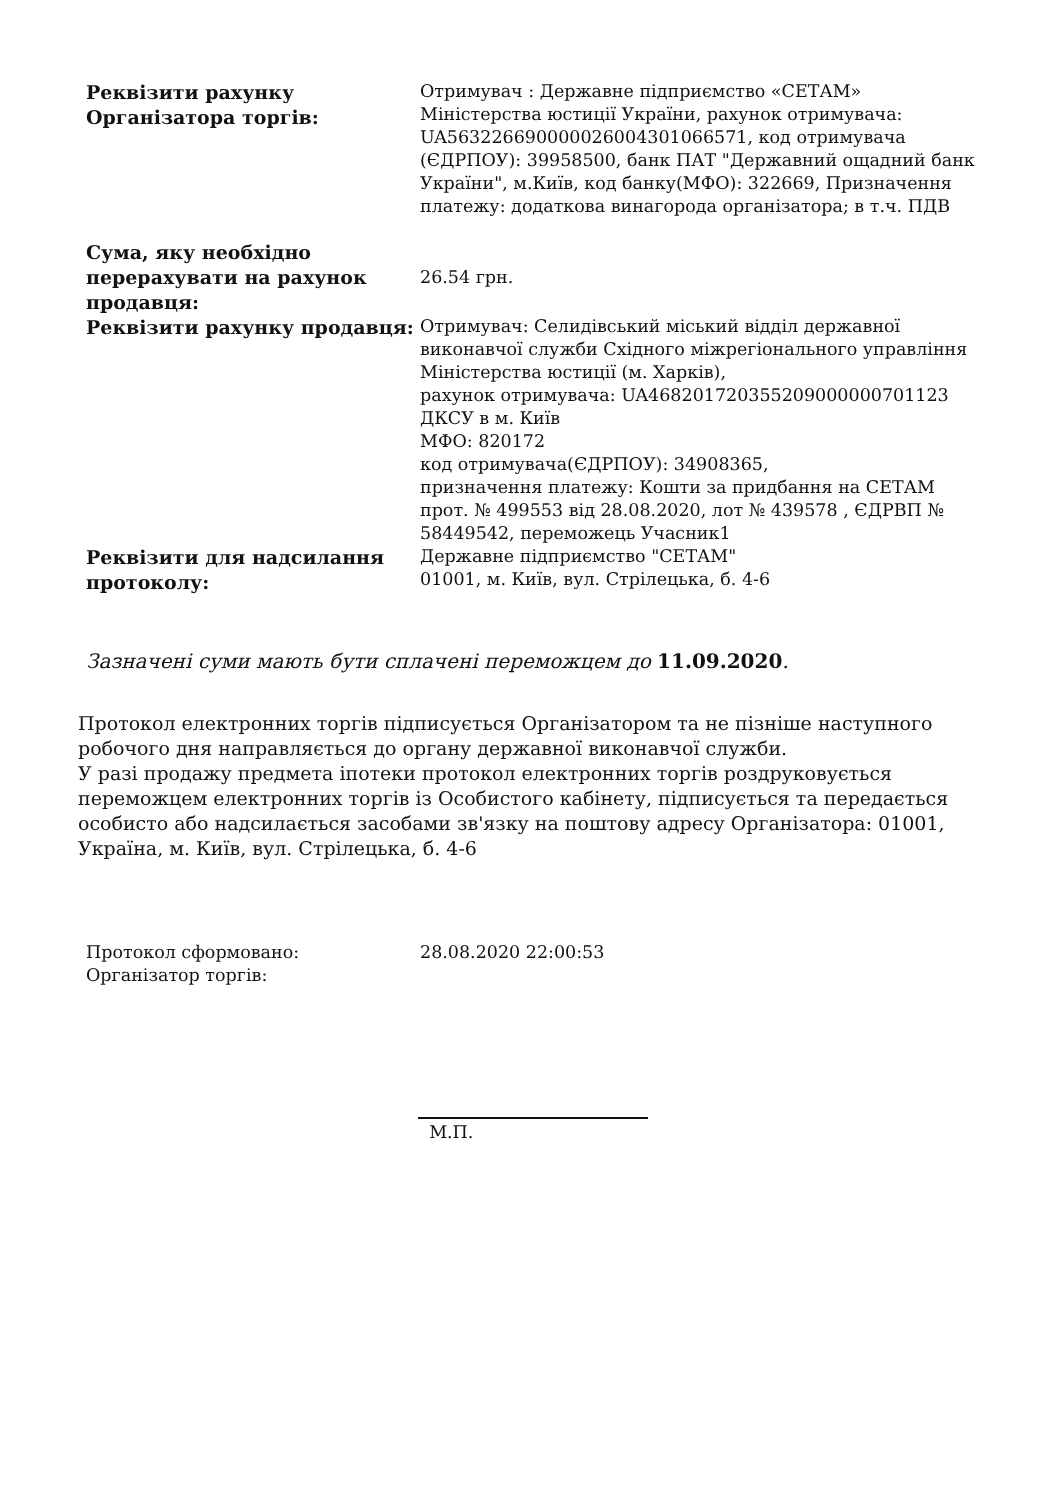| Реквізити рахунку Організатора торгів: | Отримувач : Державне підприємство «СЕТАМ» Міністерства юстиції України, рахунок отримувача: UA563226690000026004301066571, код отримувача (ЄДРПОУ): 39958500, банк ПАТ "Державний ощадний банк України", м.Київ, код банку(МФО): 322669, Призначення платежу: додаткова винагорода організатора; в т.ч. ПДВ |
| Сума, яку необхідно перерахувати на рахунок продавця: | 26.54 грн. |
| Реквізити рахунку продавця: | Отримувач: Селидівський міський відділ державної виконавчої служби Східного міжрегіонального управління Міністерства юстиції (м. Харків), рахунок отримувача: UA468201720355209000000701123 ДКСУ в м. Київ МФО: 820172 код отримувача(ЄДРПОУ): 34908365, призначення платежу: Кошти за придбання на СЕТАМ прот. № 499553 від 28.08.2020, лот № 439578 , ЄДРВП № 58449542, переможець Учасник1 |
| Реквізити для надсилання протоколу: | Державне підприємство "СЕТАМ" 01001, м. Київ, вул. Стрілецька, б. 4-6 |
Зазначені суми мають бути сплачені переможцем до 11.09.2020.
Протокол електронних торгів підписується Організатором та не пізніше наступного робочого дня направляється до органу державної виконавчої служби.
У разі продажу предмета іпотеки протокол електронних торгів роздруковується переможцем електронних торгів із Особистого кабінету, підписується та передається особисто або надсилається засобами зв'язку на поштову адресу Організатора: 01001, Україна, м. Київ, вул. Стрілецька, б. 4-6
| Протокол сформовано: | 28.08.2020 22:00:53 |
| Організатор торгів: | |
М.П.